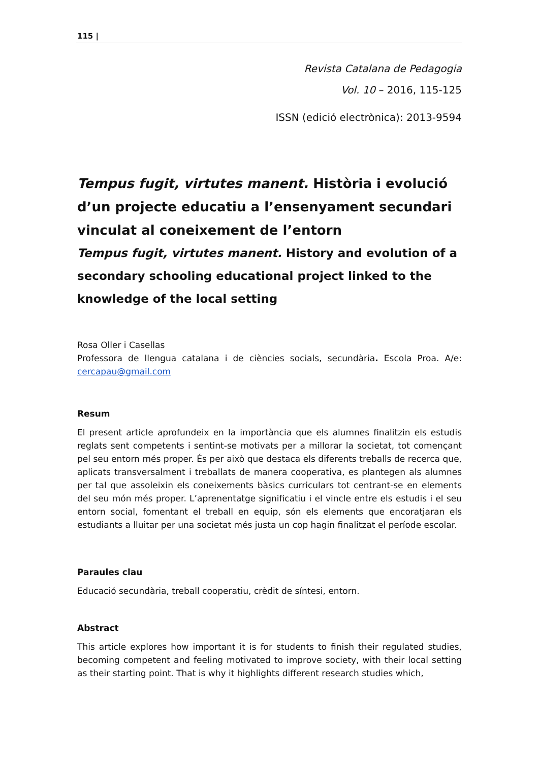115 |
Revista Catalana de Pedagogia
Vol. 10 – 2016, 115-125
ISSN (edició electrònica): 2013-9594
Tempus fugit, virtutes manent. Història i evolució d’un projecte educatiu a l’ensenyament secundari vinculat al coneixement de l’entorn
Tempus fugit, virtutes manent. History and evolution of a secondary schooling educational project linked to the knowledge of the local setting
Rosa Oller i Casellas
Professora de llengua catalana i de ciències socials, secundària. Escola Proa. A/e: cercapau@gmail.com
Resum
El present article aprofundeix en la importància que els alumnes finalitzin els estudis reglats sent competents i sentint-se motivats per a millorar la societat, tot començant pel seu entorn més proper. És per això que destaca els diferents treballs de recerca que, aplicats transversalment i treballats de manera cooperativa, es plantegen als alumnes per tal que assoleixin els coneixements bàsics curriculars tot centrant-se en elements del seu món més proper. L’aprenentatge significatiu i el vincle entre els estudis i el seu entorn social, fomentant el treball en equip, són els elements que encoratjaran els estudiants a lluitar per una societat més justa un cop hagin finalitzat el període escolar.
Paraules clau
Educació secundària, treball cooperatiu, crèdit de síntesi, entorn.
Abstract
This article explores how important it is for students to finish their regulated studies, becoming competent and feeling motivated to improve society, with their local setting as their starting point. That is why it highlights different research studies which,